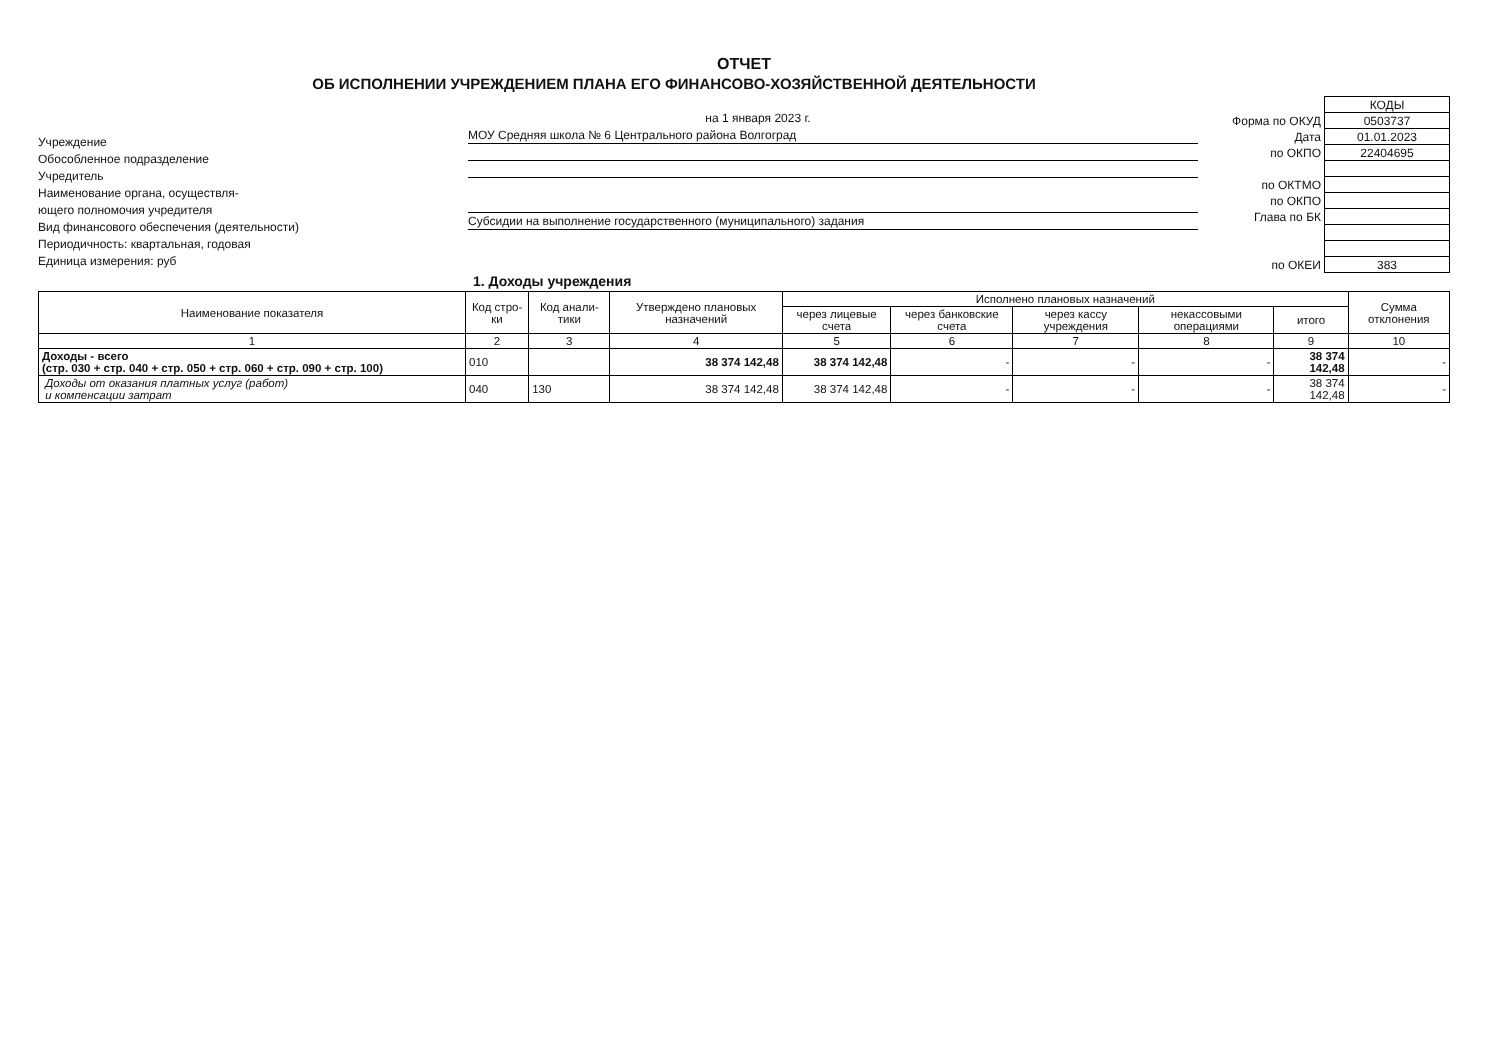ОТЧЕТ
ОБ ИСПОЛНЕНИИ УЧРЕЖДЕНИЕМ ПЛАНА ЕГО ФИНАНСОВО-ХОЗЯЙСТВЕННОЙ ДЕЯТЕЛЬНОСТИ
Учреждение
Обособленное подразделение
Учредитель
Наименование органа, осуществля-
ющего полномочия учредителя
Вид финансового обеспечения (деятельности)
Периодичность: квартальная, годовая
Единица измерения: руб
на 1 января 2023 г.
МОУ Средняя школа № 6 Центрального района Волгоград
Субсидии на выполнение государственного (муниципального) задания
| | КОДЫ |
| Форма по ОКУД | 0503737 |
| Дата | 01.01.2023 |
| по ОКПО | 22404695 |
| по ОКТМО | |
| по ОКПО | |
| Глава по БК | |
| по ОКЕИ | 383 |
1. Доходы учреждения
| Наименование показателя | Код стро-ки | Код анали-тики | Утверждено плановых назначений | Исполнено плановых назначений | | | | | Сумма отклонения |
| --- | --- | --- | --- | --- | --- | --- | --- | --- | --- |
| | | | | через лицевые счета | через банковские счета | через кассу учреждения | некассовыми операциями | итого | |
| 1 | 2 | 3 | 4 | 5 | 6 | 7 | 8 | 9 | 10 |
| Доходы - всего (стр. 030 + стр. 040 + стр. 050 + стр. 060 + стр. 090 + стр. 100) | 010 | | 38 374 142,48 | 38 374 142,48 | - | - | - | 38 374 142,48 | - |
| Доходы от оказания платных услуг (работ) и компенсации затрат | 040 | 130 | 38 374 142,48 | 38 374 142,48 | - | - | - | 38 374 142,48 | - |